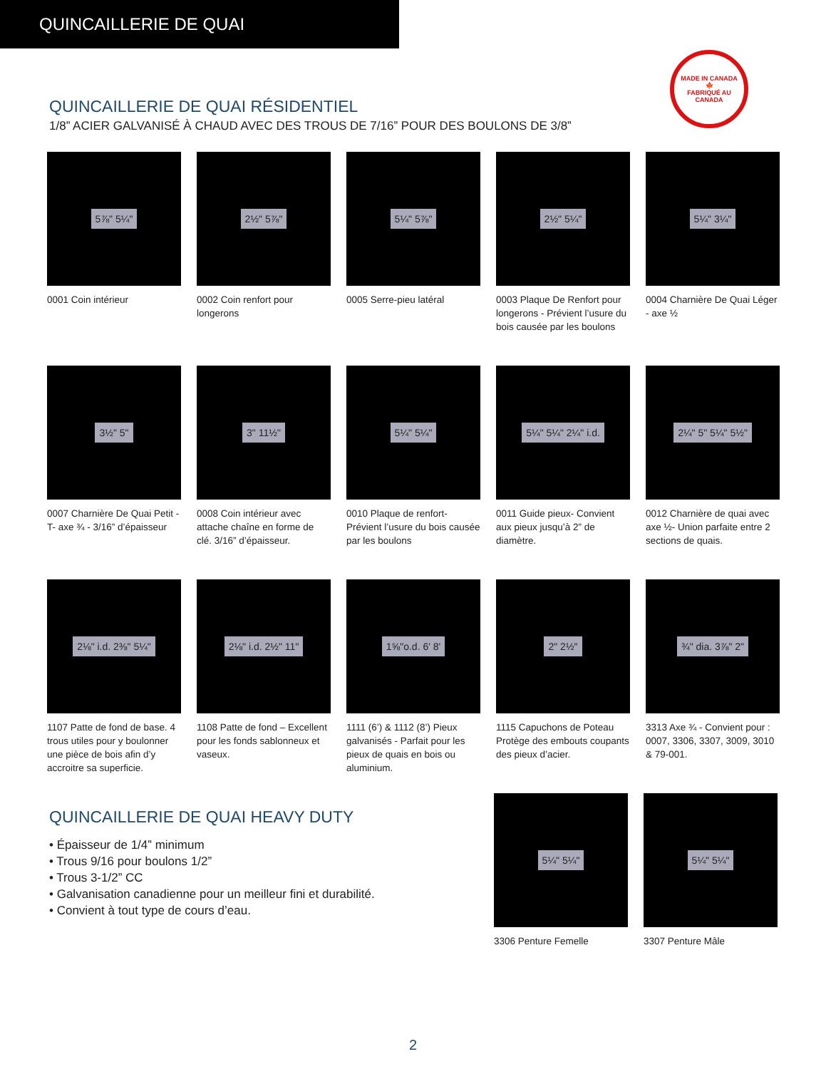QUINCAILLERIE DE QUAI
MADE IN CANADA
🍁
FABRIQUÉ AU CANADA
QUINCAILLERIE DE QUAI RÉSIDENTIEL
1/8” ACIER GALVANISÉ À CHAUD AVEC DES TROUS DE 7/16” POUR DES BOULONS DE 3/8”
5⅞" 5¼"
0001 Coin intérieur
2½" 5⅞"
0002 Coin renfort pour longerons
5¼" 5⅞"
0005 Serre-pieu latéral
2½" 5¼"
0003 Plaque De Renfort pour longerons - Prévient l’usure du bois causée par les boulons
5¼" 3¼"
0004 Charnière De Quai Léger - axe ½
3½" 5"
0007 Charnière De Quai Petit -T- axe ¾ - 3/16” d’épaisseur
3" 11½"
0008 Coin intérieur avec attache chaîne en forme de clé. 3/16” d’épaisseur.
5¼" 5¼"
0010 Plaque de renfort- Prévient l’usure du bois causée par les boulons
5¼" 5¼" 2¼" i.d.
0011 Guide pieux- Convient aux pieux jusqu’à 2” de diamètre.
2¼" 5" 5¼" 5½"
0012 Charnière de quai avec axe ½- Union parfaite entre 2 sections de quais.
2⅛" i.d. 2⅜" 5¼"
1107 Patte de fond de base. 4 trous utiles pour y boulonner une pièce de bois afin d’y accroitre sa superficie.
2⅛" i.d. 2½" 11"
1108 Patte de fond – Excellent pour les fonds sablonneux et vaseux.
1⅝"o.d. 6' 8'
1111 (6’) & 1112 (8’) Pieux galvanisés - Parfait pour les pieux de quais en bois ou aluminium.
2" 2½"
1115 Capuchons de Poteau Protège des embouts coupants des pieux d’acier.
¾" dia. 3⅞" 2"
3313 Axe ¾ - Convient pour : 0007, 3306, 3307, 3009, 3010 & 79-001.
QUINCAILLERIE DE QUAI HEAVY DUTY
• Épaisseur de 1/4” minimum
• Trous 9/16 pour boulons 1/2”
• Trous 3-1/2” CC
• Galvanisation canadienne pour un meilleur fini et durabilité.
• Convient à tout type de cours d’eau.
5¼" 5¼"
3306 Penture Femelle
5¼" 5¼"
3307 Penture Mâle
2